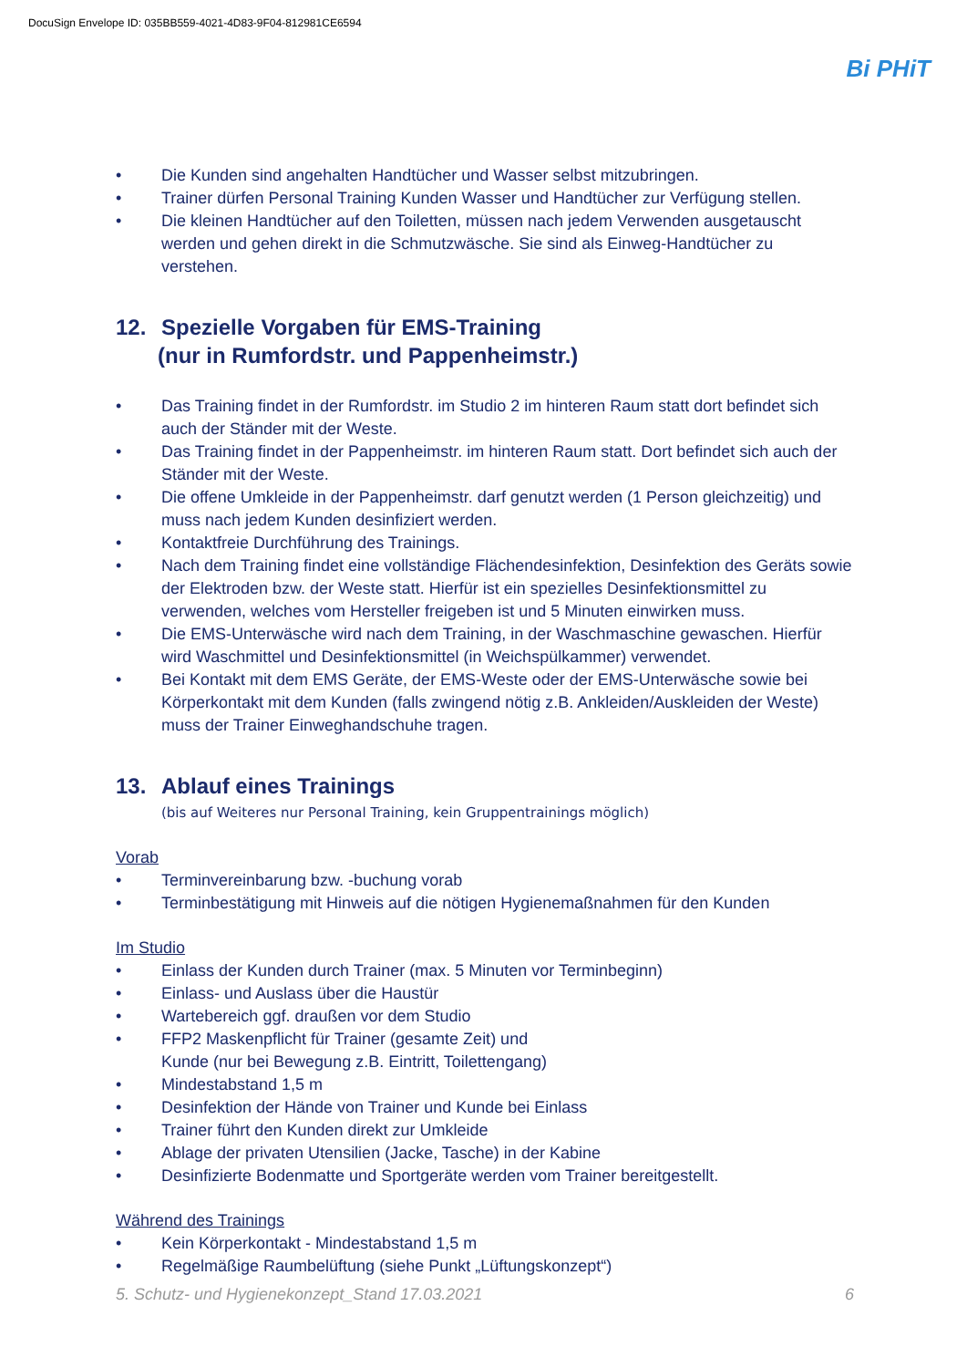DocuSign Envelope ID: 035BB559-4021-4D83-9F04-812981CE6594
Bi PHiT
• Die Kunden sind angehalten Handtücher und Wasser selbst mitzubringen.
• Trainer dürfen Personal Training Kunden Wasser und Handtücher zur Verfügung stellen.
• Die kleinen Handtücher auf den Toiletten, müssen nach jedem Verwenden ausgetauscht werden und gehen direkt in die Schmutzwäsche. Sie sind als Einweg-Handtücher zu verstehen.
12. Spezielle Vorgaben für EMS-Training
(nur in Rumfordstr. und Pappenheimstr.)
• Das Training findet in der Rumfordstr. im Studio 2 im hinteren Raum statt dort befindet sich auch der Ständer mit der Weste.
• Das Training findet in der Pappenheimstr. im hinteren Raum statt. Dort befindet sich auch der Ständer mit der Weste.
• Die offene Umkleide in der Pappenheimstr. darf genutzt werden (1 Person gleichzeitig) und muss nach jedem Kunden desinfiziert werden.
• Kontaktfreie Durchführung des Trainings.
• Nach dem Training findet eine vollständige Flächendesinfektion, Desinfektion des Geräts sowie der Elektroden bzw. der Weste statt. Hierfür ist ein spezielles Desinfektionsmittel zu verwenden, welches vom Hersteller freigeben ist und 5 Minuten einwirken muss.
• Die EMS-Unterwäsche wird nach dem Training, in der Waschmaschine gewaschen. Hierfür wird Waschmittel und Desinfektionsmittel (in Weichspülkammer) verwendet.
• Bei Kontakt mit dem EMS Geräte, der EMS-Weste oder der EMS-Unterwäsche sowie bei Körperkontakt mit dem Kunden (falls zwingend nötig z.B. Ankleiden/Auskleiden der Weste) muss der Trainer Einweghandschuhe tragen.
13. Ablauf eines Trainings
(bis auf Weiteres nur Personal Training, kein Gruppentrainings möglich)
Vorab
• Terminvereinbarung bzw. -buchung vorab
• Terminbestätigung mit Hinweis auf die nötigen Hygienemaßnahmen für den Kunden
Im Studio
• Einlass der Kunden durch Trainer (max. 5 Minuten vor Terminbeginn)
• Einlass- und Auslass über die Haustür
• Wartebereich ggf. draußen vor dem Studio
• FFP2 Maskenpflicht für Trainer (gesamte Zeit) und
Kunde (nur bei Bewegung z.B. Eintritt, Toilettengang)
• Mindestabstand 1,5 m
• Desinfektion der Hände von Trainer und Kunde bei Einlass
• Trainer führt den Kunden direkt zur Umkleide
• Ablage der privaten Utensilien (Jacke, Tasche) in der Kabine
• Desinfizierte Bodenmatte und Sportgeräte werden vom Trainer bereitgestellt.
Während des Trainings
• Kein Körperkontakt - Mindestabstand 1,5 m
• Regelmäßige Raumbelüftung (siehe Punkt „Lüftungskonzept“)
5. Schutz- und Hygienekonzept_Stand 17.03.2021 6